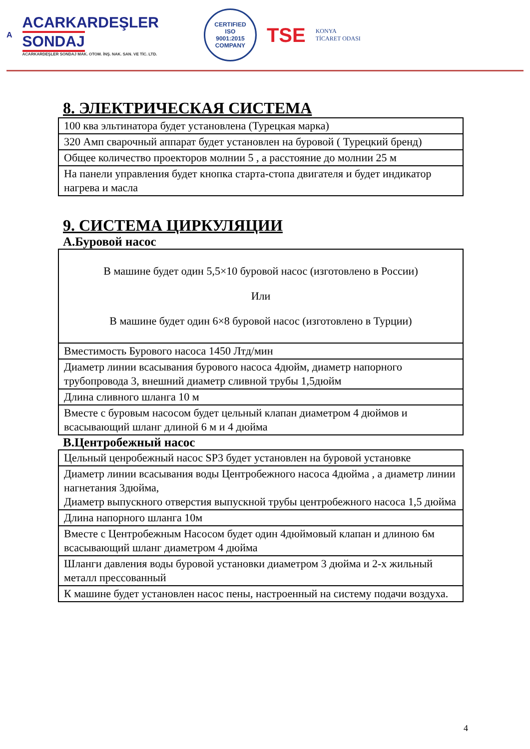A
ACARKARDEŞLER
SONDAJ
ACARKARDEŞLER SONDAJ MAK. OTOM. İNŞ. NAK. SAN. VE TİC. LTD.
CERTIFIED
ISO
9001:2015
COMPANY
TSE
KONYA
TİCARET ODASI
8. ЭЛЕКТРИЧЕСКАЯ СИСТЕМА
| 100 ква эльтинатора будет установлена (Турецкая марка) |
| 320 Амп сварочный аппарат будет установлен на буровой ( Турецкий бренд) |
| Общее количество проекторов молнии 5 , а расстояние до молнии 25 м |
| На панели управления будет кнопка старта-стопа двигателя и будет индикатор нагрева и масла |
9. СИСТЕМА ЦИРКУЛЯЦИИ
A.Буровой насос
| В машине будет один 5,5×10 буровой насос (изготовлено в России) Или В машине будет один 6×8 буровой насос (изготовлено в Турции) |
| Вместимость Бурового насоса 1450 Лтд/мин |
| Диаметр линии всасывания бурового насоса 4дюйм, диаметр напорного трубопровода 3, внешний диаметр сливной трубы 1,5дюйм |
| Длина сливного шланга 10 м |
| Вместе с буровым насосом будет цельный клапан диаметром 4 дюймов и всасывающий шланг длиной 6 м и 4 дюйма |
B.Центробежный насос
| Цельный ценробежный насос SP3 будет установлен на буровой установке |
| Диаметр линии всасывания воды Центробежного насоса 4дюйма , а диаметр линии нагнетания 3дюйма, Диаметр выпускного отверстия выпускной трубы центробежного насоса 1,5 дюйма |
| Длина напорного шланга 10м |
| Вместе с Центробежным Насосом будет один 4дюймовый клапан и длиною 6м всасывающий шланг диаметром 4 дюйма |
| Шланги давления воды буровой установки диаметром 3 дюйма и 2-х жильный металл прессованный |
| К машине будет установлен насос пены, настроенный на систему подачи воздуха. |
4